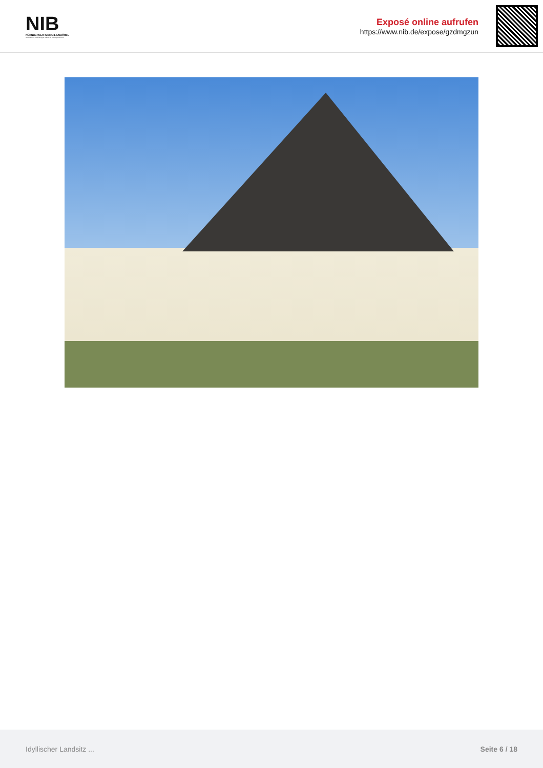NIB
NÜRNBERGER IMMOBILIENBÖRSE
Nordbayerns unabhängiger Makler- & Bauträgerverbund
Exposé online aufrufen
https://www.nib.de/expose/gzdmgzun
Idyllischer Landsitz ... Seite 6 / 18